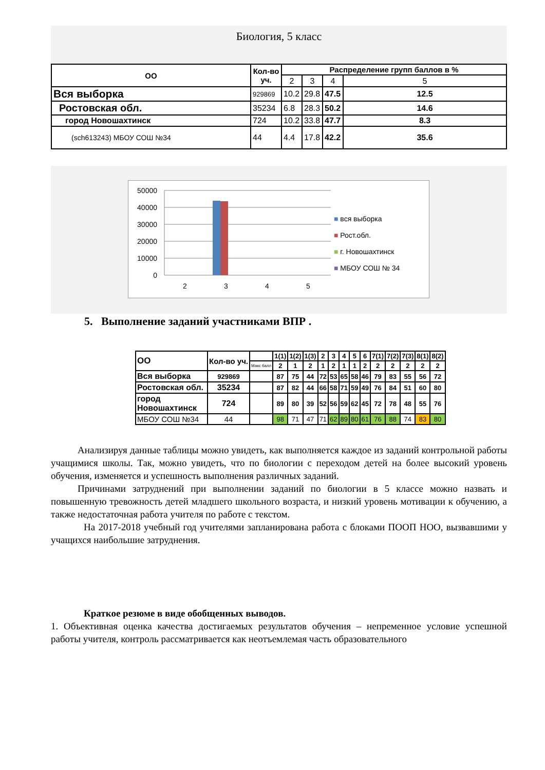Биология, 5 класс
| ОО | Кол-во уч. | Распределение групп баллов в % | | | |
| --- | --- | --- | --- | --- | --- |
| | | 2 | 3 | 4 | 5 |
| Вся выборка | 929869 | 10.2 | 29.8 | 47.5 | 12.5 |
| Ростовская обл. | 35234 | 6.8 | 28.3 | 50.2 | 14.6 |
| город Новошахтинск | 724 | 10.2 | 33.8 | 47.7 | 8.3 |
| (sch613243) МБОУ СОШ №34 | 44 | 4.4 | 17.8 | 42.2 | 35.6 |
50000
40000
30000
20000
10000
0
2
3
4
5
■ вся выборка
■ Рост.обл.
■ г. Новошахтинск
■ МБОУ СОШ № 34
5. Выполнение заданий участниками ВПР .
| ОО | Кол-во уч. | | 1(1) | 1(2) | 1(3) | 2 | 3 | 4 | 5 | 6 | 7(1) | 7(2) | 7(3) | 8(1) | 8(2) |
| | | Макс балл | 2 | 1 | 2 | 1 | 2 | 1 | 1 | 2 | 2 | 2 | 2 | 2 | 2 |
| Вся выборка | 929869 | | 87 | 75 | 44 | 72 | 53 | 65 | 58 | 46 | 79 | 83 | 55 | 56 | 72 |
| Ростовская обл. | 35234 | | 87 | 82 | 44 | 66 | 58 | 71 | 59 | 49 | 76 | 84 | 51 | 60 | 80 |
| город Новошахтинск | 724 | | 89 | 80 | 39 | 52 | 56 | 59 | 62 | 45 | 72 | 78 | 48 | 55 | 76 |
| МБОУ СОШ №34 | 44 | | 98 | 71 | 47 | 71 | 62 | 89 | 80 | 61 | 76 | 88 | 74 | 83 | 80 |
Анализируя данные таблицы можно увидеть, как выполняется каждое из заданий контрольной работы учащимися школы. Так, можно увидеть, что по биологии с переходом детей на более высокий уровень обучения, изменяется и успешность выполнения различных заданий.
Причинами затруднений при выполнении заданий по биологии в 5 классе можно назвать и повышенную тревожность детей младшего школьного возраста, и низкий уровень мотивации к обучению, а также недостаточная работа учителя по работе с текстом.
На 2017-2018 учебный год учителями запланирована работа с блоками ПООП НОО, вызвавшими у учащихся наибольшие затруднения.
Краткое резюме в виде обобщенных выводов.
1. Объективная оценка качества достигаемых результатов обучения – непременное условие успешной работы учителя, контроль рассматривается как неотъемлемая часть образовательного